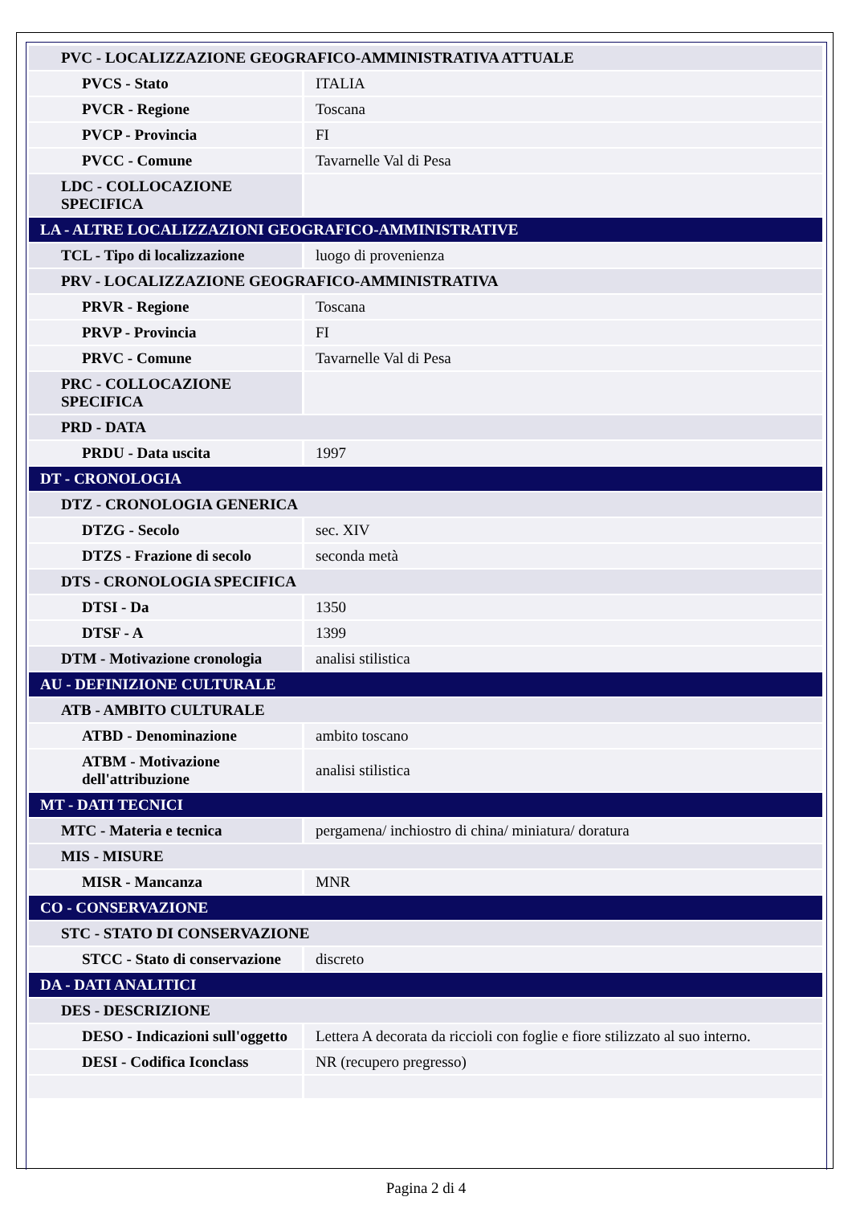| PVC - LOCALIZZAZIONE GEOGRAFICO-AMMINISTRATIVA ATTUALE | |
| PVCS - Stato | ITALIA |
| PVCR - Regione | Toscana |
| PVCP - Provincia | FI |
| PVCC - Comune | Tavarnelle Val di Pesa |
| LDC - COLLOCAZIONE SPECIFICA | |
| LA - ALTRE LOCALIZZAZIONI GEOGRAFICO-AMMINISTRATIVE | |
| TCL - Tipo di localizzazione | luogo di provenienza |
| PRV - LOCALIZZAZIONE GEOGRAFICO-AMMINISTRATIVA | |
| PRVR - Regione | Toscana |
| PRVP - Provincia | FI |
| PRVC - Comune | Tavarnelle Val di Pesa |
| PRC - COLLOCAZIONE SPECIFICA | |
| PRD - DATA | |
| PRDU - Data uscita | 1997 |
| DT - CRONOLOGIA | |
| DTZ - CRONOLOGIA GENERICA | |
| DTZG - Secolo | sec. XIV |
| DTZS - Frazione di secolo | seconda metà |
| DTS - CRONOLOGIA SPECIFICA | |
| DTSI - Da | 1350 |
| DTSF - A | 1399 |
| DTM - Motivazione cronologia | analisi stilistica |
| AU - DEFINIZIONE CULTURALE | |
| ATB - AMBITO CULTURALE | |
| ATBD - Denominazione | ambito toscano |
| ATBM - Motivazione dell'attribuzione | analisi stilistica |
| MT - DATI TECNICI | |
| MTC - Materia e tecnica | pergamena/ inchiostro di china/ miniatura/ doratura |
| MIS - MISURE | |
| MISR - Mancanza | MNR |
| CO - CONSERVAZIONE | |
| STC - STATO DI CONSERVAZIONE | |
| STCC - Stato di conservazione | discreto |
| DA - DATI ANALITICI | |
| DES - DESCRIZIONE | |
| DESO - Indicazioni sull'oggetto | Lettera A decorata da riccioli con foglie e fiore stilizzato al suo interno. |
| DESI - Codifica Iconclass | NR (recupero pregresso) |
Pagina 2 di 4